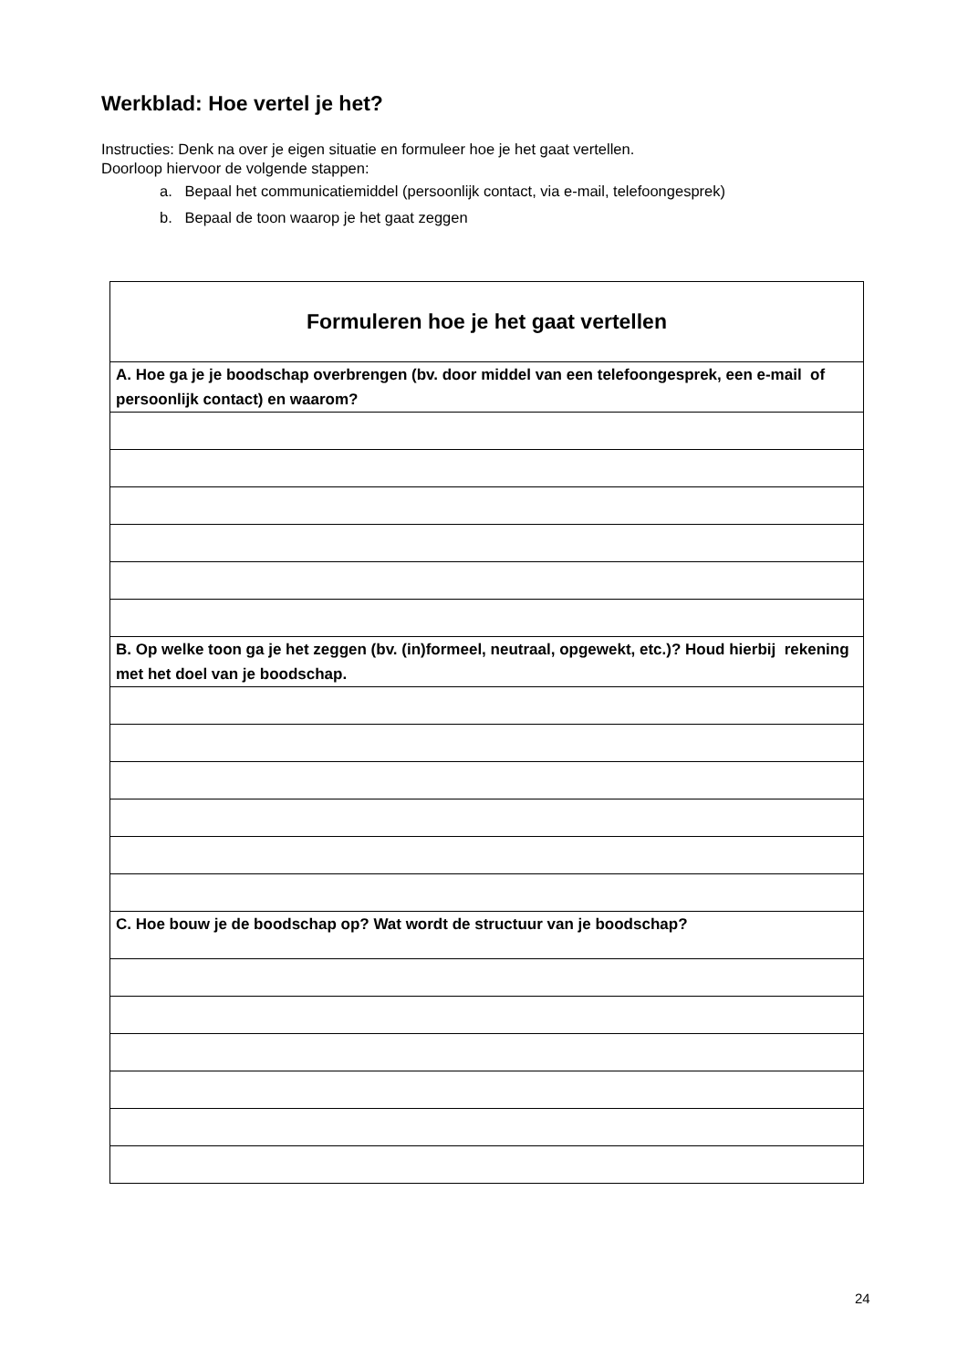Werkblad: Hoe vertel je het?
Instructies: Denk na over je eigen situatie en formuleer hoe je het gaat vertellen.
Doorloop hiervoor de volgende stappen:
a. Bepaal het communicatiemiddel (persoonlijk contact, via e-mail, telefoongesprek)
b. Bepaal de toon waarop je het gaat zeggen
| Formuleren hoe je het gaat vertellen |
| --- |
| A. Hoe ga je je boodschap overbrengen (bv. door middel van een telefoongesprek, een e-mail of persoonlijk contact) en waarom? |
| B. Op welke toon ga je het zeggen (bv. (in)formeel, neutraal, opgewekt, etc.)? Houd hierbij rekening met het doel van je boodschap. |
| C. Hoe bouw je de boodschap op? Wat wordt de structuur van je boodschap? |
24